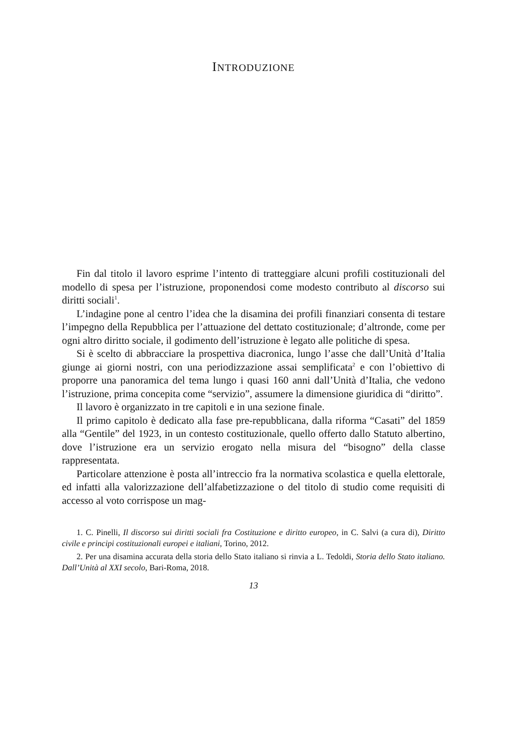INTRODUZIONE
Fin dal titolo il lavoro esprime l’intento di tratteggiare alcuni profili costituzionali del modello di spesa per l’istruzione, proponendosi come modesto contributo al discorso sui diritti sociali<sup>1</sup>.
L’indagine pone al centro l’idea che la disamina dei profili finanziari consenta di testare l’impegno della Repubblica per l’attuazione del dettato costituzionale; d’altronde, come per ogni altro diritto sociale, il godimento dell’istruzione è legato alle politiche di spesa.
Si è scelto di abbracciare la prospettiva diacronica, lungo l’asse che dall’Unità d’Italia giunge ai giorni nostri, con una periodizzazione assai semplificata<sup>2</sup> e con l’obiettivo di proporre una panoramica del tema lungo i quasi 160 anni dall’Unità d’Italia, che vedono l’istruzione, prima concepita come “servizio”, assumere la dimensione giuridica di “diritto”.
Il lavoro è organizzato in tre capitoli e in una sezione finale.
Il primo capitolo è dedicato alla fase pre-repubblicana, dalla riforma “Casati” del 1859 alla “Gentile” del 1923, in un contesto costituzionale, quello offerto dallo Statuto albertino, dove l’istruzione era un servizio erogato nella misura del “bisogno” della classe rappresentata.
Particolare attenzione è posta all’intreccio fra la normativa scolastica e quella elettorale, ed infatti alla valorizzazione dell’alfabetizzazione o del titolo di studio come requisiti di accesso al voto corrispose un mag-
1. C. Pinelli, Il discorso sui diritti sociali fra Costituzione e diritto europeo, in C. Salvi (a cura di), Diritto civile e principi costituzionali europei e italiani, Torino, 2012.
2. Per una disamina accurata della storia dello Stato italiano si rinvia a L. Tedoldi, Storia dello Stato italiano. Dall’Unità al XXI secolo, Bari-Roma, 2018.
13